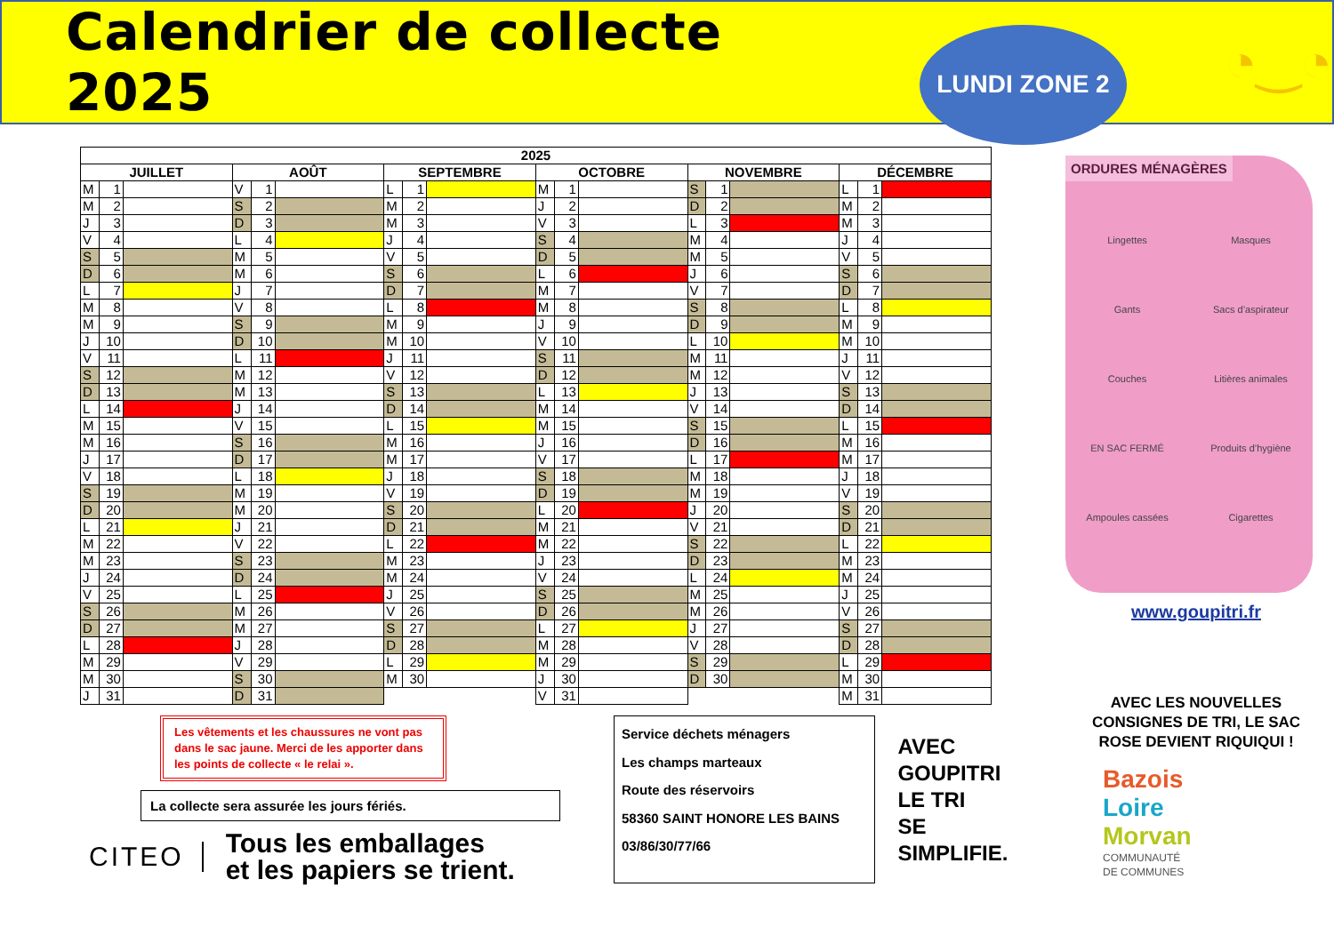Calendrier de collecte 2025
LUNDI ZONE 2
◔‿◔
| 2025 | | | | | | | | | | | | | | | | | |
| --- | --- | --- | --- | --- | --- | --- | --- | --- | --- | --- | --- | --- | --- | --- | --- | --- | --- |
| JUILLET | | | AOÛT | | | SEPTEMBRE | | | OCTOBRE | | | NOVEMBRE | | | DÉCEMBRE | | |
| M | 1 | | V | 1 | | L | 1 | | M | 1 | | S | 1 | | L | 1 | |
| M | 2 | | S | 2 | | M | 2 | | J | 2 | | D | 2 | | M | 2 | |
| J | 3 | | D | 3 | | M | 3 | | V | 3 | | L | 3 | | M | 3 | |
| V | 4 | | L | 4 | | J | 4 | | S | 4 | | M | 4 | | J | 4 | |
| S | 5 | | M | 5 | | V | 5 | | D | 5 | | M | 5 | | V | 5 | |
| D | 6 | | M | 6 | | S | 6 | | L | 6 | | J | 6 | | S | 6 | |
| L | 7 | | J | 7 | | D | 7 | | M | 7 | | V | 7 | | D | 7 | |
| M | 8 | | V | 8 | | L | 8 | | M | 8 | | S | 8 | | L | 8 | |
| M | 9 | | S | 9 | | M | 9 | | J | 9 | | D | 9 | | M | 9 | |
| J | 10 | | D | 10 | | M | 10 | | V | 10 | | L | 10 | | M | 10 | |
| V | 11 | | L | 11 | | J | 11 | | S | 11 | | M | 11 | | J | 11 | |
| S | 12 | | M | 12 | | V | 12 | | D | 12 | | M | 12 | | V | 12 | |
| D | 13 | | M | 13 | | S | 13 | | L | 13 | | J | 13 | | S | 13 | |
| L | 14 | | J | 14 | | D | 14 | | M | 14 | | V | 14 | | D | 14 | |
| M | 15 | | V | 15 | | L | 15 | | M | 15 | | S | 15 | | L | 15 | |
| M | 16 | | S | 16 | | M | 16 | | J | 16 | | D | 16 | | M | 16 | |
| J | 17 | | D | 17 | | M | 17 | | V | 17 | | L | 17 | | M | 17 | |
| V | 18 | | L | 18 | | J | 18 | | S | 18 | | M | 18 | | J | 18 | |
| S | 19 | | M | 19 | | V | 19 | | D | 19 | | M | 19 | | V | 19 | |
| D | 20 | | M | 20 | | S | 20 | | L | 20 | | J | 20 | | S | 20 | |
| L | 21 | | J | 21 | | D | 21 | | M | 21 | | V | 21 | | D | 21 | |
| M | 22 | | V | 22 | | L | 22 | | M | 22 | | S | 22 | | L | 22 | |
| M | 23 | | S | 23 | | M | 23 | | J | 23 | | D | 23 | | M | 23 | |
| J | 24 | | D | 24 | | M | 24 | | V | 24 | | L | 24 | | M | 24 | |
| V | 25 | | L | 25 | | J | 25 | | S | 25 | | M | 25 | | J | 25 | |
| S | 26 | | M | 26 | | V | 26 | | D | 26 | | M | 26 | | V | 26 | |
| D | 27 | | M | 27 | | S | 27 | | L | 27 | | J | 27 | | S | 27 | |
| L | 28 | | J | 28 | | D | 28 | | M | 28 | | V | 28 | | D | 28 | |
| M | 29 | | V | 29 | | L | 29 | | M | 29 | | S | 29 | | L | 29 | |
| M | 30 | | S | 30 | | M | 30 | | J | 30 | | D | 30 | | M | 30 | |
| J | 31 | | D | 31 | | | | | V | 31 | | | | | M | 31 | |
Les vêtements et les chaussures ne vont pas dans le sac jaune. Merci de les apporter dans les points de collecte « le relai ».
La collecte sera assurée les jours fériés.
CITEO Tous les emballages
et les papiers se trient.
Service déchets ménagers
Les champs marteaux
Route des réservoirs
58360 SAINT HONORE LES BAINS
03/86/30/77/66
AVEC
GOUPITRI
LE TRI
SE SIMPLIFIE.
ORDURES MÉNAGÈRES
Lingettes
Masques
Gants
Sacs d’aspirateur
Couches
Litières animales
EN SAC FERMÉ
Produits d’hygiène
Ampoules cassées
Cigarettes
www.goupitri.fr
AVEC LES NOUVELLES
CONSIGNES DE TRI, LE SAC
ROSE DEVIENT RIQUIQUI !
Bazois
Loire
Morvan
COMMUNAUTÉ
DE COMMUNES